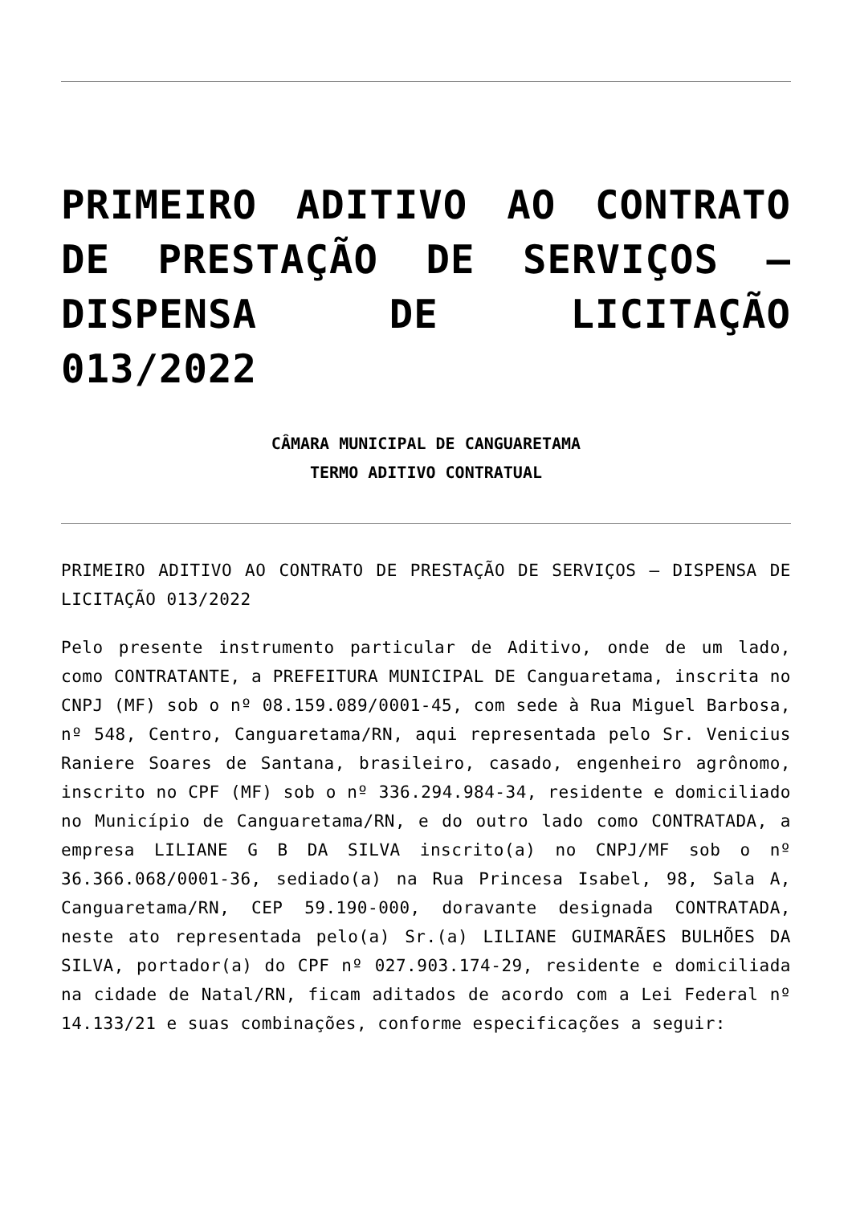PRIMEIRO ADITIVO AO CONTRATO DE PRESTAÇÃO DE SERVIÇOS – DISPENSA DE LICITAÇÃO 013/2022
CÂMARA MUNICIPAL DE CANGUARETAMA
TERMO ADITIVO CONTRATUAL
PRIMEIRO ADITIVO AO CONTRATO DE PRESTAÇÃO DE SERVIÇOS – DISPENSA DE LICITAÇÃO 013/2022
Pelo presente instrumento particular de Aditivo, onde de um lado, como CONTRATANTE, a PREFEITURA MUNICIPAL DE Canguaretama, inscrita no CNPJ (MF) sob o nº 08.159.089/0001-45, com sede à Rua Miguel Barbosa, nº 548, Centro, Canguaretama/RN, aqui representada pelo Sr. Venicius Raniere Soares de Santana, brasileiro, casado, engenheiro agrônomo, inscrito no CPF (MF) sob o nº 336.294.984-34, residente e domiciliado no Município de Canguaretama/RN, e do outro lado como CONTRATADA, a empresa LILIANE G B DA SILVA inscrito(a) no CNPJ/MF sob o nº 36.366.068/0001-36, sediado(a) na Rua Princesa Isabel, 98, Sala A, Canguaretama/RN, CEP 59.190-000, doravante designada CONTRATADA, neste ato representada pelo(a) Sr.(a) LILIANE GUIMARÃES BULHÕES DA SILVA, portador(a) do CPF nº 027.903.174-29, residente e domiciliada na cidade de Natal/RN, ficam aditados de acordo com a Lei Federal nº 14.133/21 e suas combinações, conforme especificações a seguir: